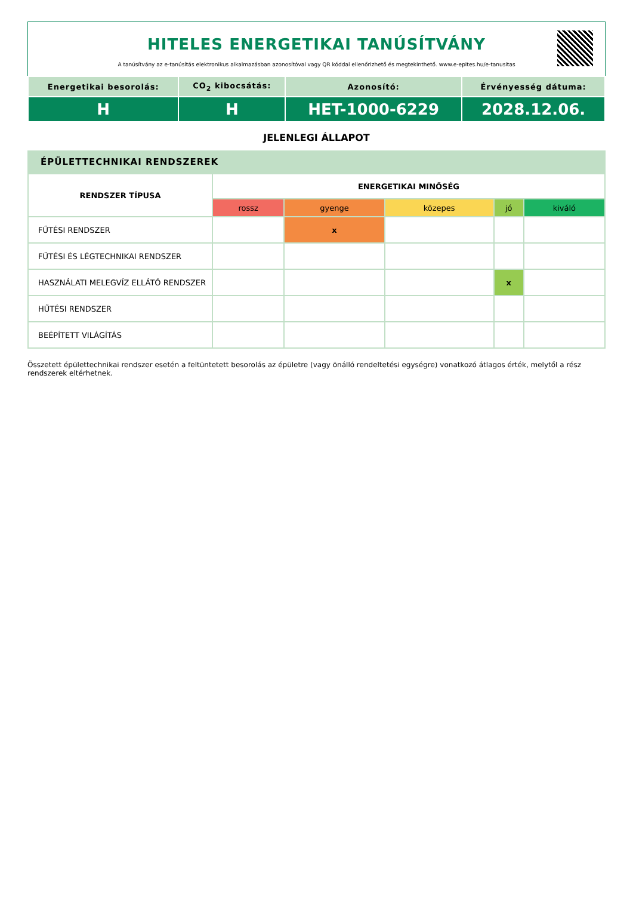HITELES ENERGETIKAI TANÚSÍTVÁNY
A tanúsítvány az e-tanúsítás elektronikus alkalmazásban azonosítóval vagy QR kóddal ellenőrizhető és megtekinthető. www.e-epites.hu/e-tanusitas
| Energetikai besorolás: | CO<sub>2</sub> kibocsátás: | Azonosító: | Érvényesség dátuma: |
| H | H | HET-1000-6229 | 2028.12.06. |
JELENLEGI ÁLLAPOT
ÉPÜLETTECHNIKAI RENDSZEREK
| RENDSZER TÍPUSA | ENERGETIKAI MINŐSÉG | | | | |
| --- | --- | --- | --- | --- | --- |
| | rossz | gyenge | közepes | jó | kiváló |
| FŰTÉSI RENDSZER | | x | | | |
| FŰTÉSI ÉS LÉGTECHNIKAI RENDSZER | | | | | |
| HASZNÁLATI MELEGVÍZ ELLÁTÓ RENDSZER | | | | x | |
| HŰTÉSI RENDSZER | | | | | |
| BEÉPÍTETT VILÁGÍTÁS | | | | | |
Összetett épülettechnikai rendszer esetén a feltüntetett besorolás az épületre (vagy önálló rendeltetési egységre) vonatkozó átlagos érték, melytől a rész rendszerek eltérhetnek.